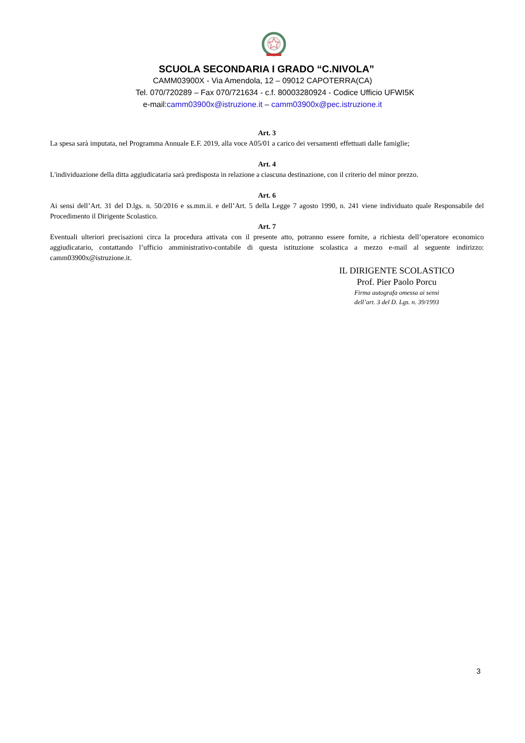SCUOLA SECONDARIA I GRADO “C.NIVOLA”
CAMM03900X - Via Amendola, 12 – 09012 CAPOTERRA(CA)
Tel. 070/720289 – Fax 070/721634 - c.f. 80003280924 - Codice Ufficio UFWI5K
e-mail:camm03900x@istruzione.it – camm03900x@pec.istruzione.it
Art. 3
La spesa sarà imputata, nel Programma Annuale E.F. 2019, alla voce A05/01 a carico dei versamenti effettuati dalle famiglie;
Art. 4
L'individuazione della ditta aggiudicataria sarà predisposta in relazione a ciascuna destinazione, con il criterio del minor prezzo.
Art. 6
Ai sensi dell’Art. 31 del D.lgs. n. 50/2016 e ss.mm.ii. e dell’Art. 5 della Legge 7 agosto 1990, n. 241 viene individuato quale Responsabile del Procedimento il Dirigente Scolastico.
Art. 7
Eventuali ulteriori precisazioni circa la procedura attivata con il presente atto, potranno essere fornite, a richiesta dell’operatore economico aggiudicatario, contattando l’ufficio amministrativo-contabile di questa istituzione scolastica a mezzo e-mail al seguente indirizzo: camm03900x@istruzione.it.
IL DIRIGENTE SCOLASTICO
Prof. Pier Paolo Porcu
Firma autografa omessa ai sensi
dell’art. 3 del D. Lgs. n. 39/1993
3